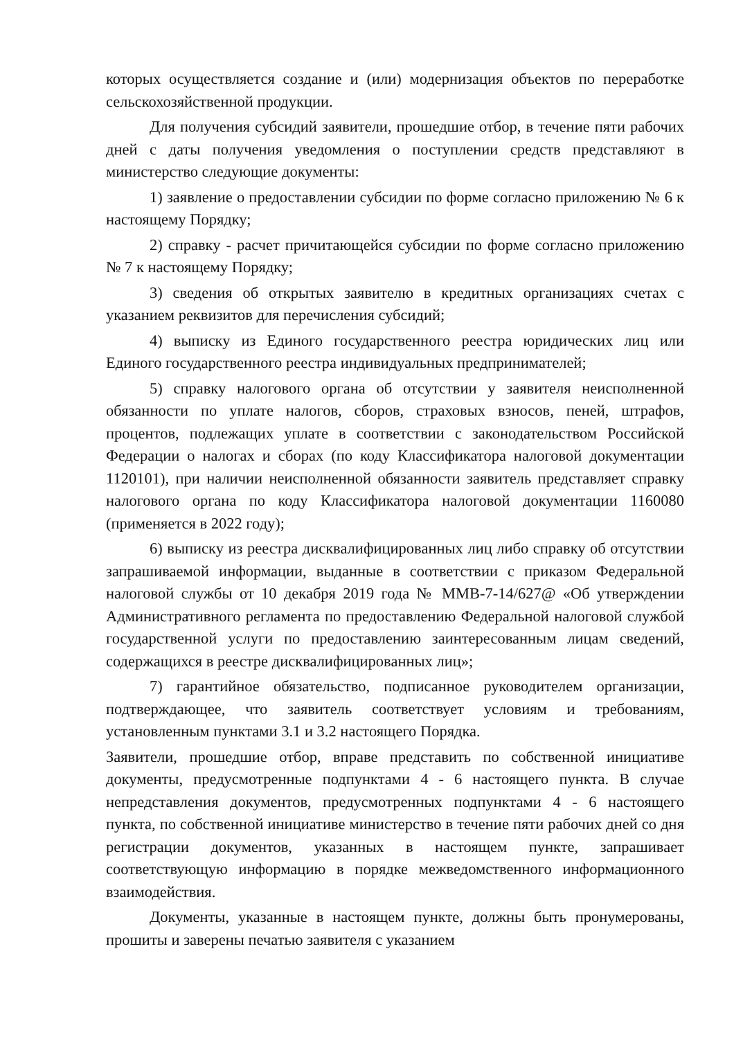которых осуществляется создание и (или) модернизация объектов по переработке сельскохозяйственной продукции.
Для получения субсидий заявители, прошедшие отбор, в течение пяти рабочих дней с даты получения уведомления о поступлении средств представляют в министерство следующие документы:
1) заявление о предоставлении субсидии по форме согласно приложению № 6 к настоящему Порядку;
2) справку - расчет причитающейся субсидии по форме согласно приложению № 7 к настоящему Порядку;
3) сведения об открытых заявителю в кредитных организациях счетах с указанием реквизитов для перечисления субсидий;
4) выписку из Единого государственного реестра юридических лиц или Единого государственного реестра индивидуальных предпринимателей;
5) справку налогового органа об отсутствии у заявителя неисполненной обязанности по уплате налогов, сборов, страховых взносов, пеней, штрафов, процентов, подлежащих уплате в соответствии с законодательством Российской Федерации о налогах и сборах (по коду Классификатора налоговой документации 1120101), при наличии неисполненной обязанности заявитель представляет справку налогового органа по коду Классификатора налоговой документации 1160080 (применяется в 2022 году);
6) выписку из реестра дисквалифицированных лиц либо справку об отсутствии запрашиваемой информации, выданные в соответствии с приказом Федеральной налоговой службы от 10 декабря 2019 года № ММВ-7-14/627@ «Об утверждении Административного регламента по предоставлению Федеральной налоговой службой государственной услуги по предоставлению заинтересованным лицам сведений, содержащихся в реестре дисквалифицированных лиц»;
7) гарантийное обязательство, подписанное руководителем организации, подтверждающее, что заявитель соответствует условиям и требованиям, установленным пунктами 3.1 и 3.2 настоящего Порядка.
Заявители, прошедшие отбор, вправе представить по собственной инициативе документы, предусмотренные подпунктами 4 - 6 настоящего пункта. В случае непредставления документов, предусмотренных подпунктами 4 - 6 настоящего пункта, по собственной инициативе министерство в течение пяти рабочих дней со дня регистрации документов, указанных в настоящем пункте, запрашивает соответствующую информацию в порядке межведомственного информационного взаимодействия.
Документы, указанные в настоящем пункте, должны быть пронумерованы, прошиты и заверены печатью заявителя с указанием